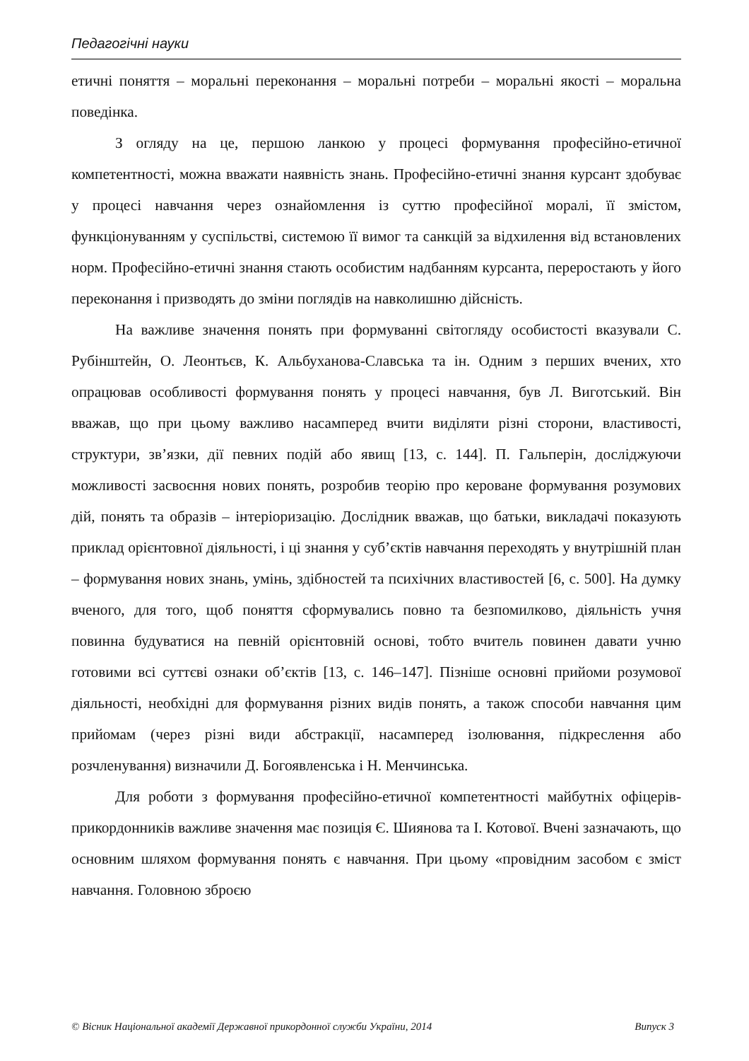Педагогічні науки
етичні поняття – моральні переконання – моральні потреби – моральні якості – моральна поведінка.
З огляду на це, першою ланкою у процесі формування професійно-етичної компетентності, можна вважати наявність знань. Професійно-етичні знання курсант здобуває у процесі навчання через ознайомлення із суттю професійної моралі, її змістом, функціонуванням у суспільстві, системою її вимог та санкцій за відхилення від встановлених норм. Професійно-етичні знання стають особистим надбанням курсанта, переростають у його переконання і призводять до зміни поглядів на навколишню дійсність.
На важливе значення понять при формуванні світогляду особистості вказували С. Рубінштейн, О. Леонтьєв, К. Альбуханова-Славська та ін. Одним з перших вчених, хто опрацював особливості формування понять у процесі навчання, був Л. Виготський. Він вважав, що при цьому важливо насамперед вчити виділяти різні сторони, властивості, структури, зв’язки, дії певних подій або явищ [13, с. 144]. П. Гальперін, досліджуючи можливості засвоєння нових понять, розробив теорію про кероване формування розумових дій, понять та образів – інтеріоризацію. Дослідник вважав, що батьки, викладачі показують приклад орієнтовної діяльності, і ці знання у суб’єктів навчання переходять у внутрішній план – формування нових знань, умінь, здібностей та психічних властивостей [6, с. 500]. На думку вченого, для того, щоб поняття сформувались повно та безпомилково, діяльність учня повинна будуватися на певній орієнтовній основі, тобто вчитель повинен давати учню готовими всі суттєві ознаки об’єктів [13, с. 146–147]. Пізніше основні прийоми розумової діяльності, необхідні для формування різних видів понять, а також способи навчання цим прийомам (через різні види абстракції, насамперед ізолювання, підкреслення або розчленування) визначили Д. Богоявленська і Н. Менчинська.
Для роботи з формування професійно-етичної компетентності майбутніх офіцерів-прикордонників важливе значення має позиція Є. Шиянова та І. Котової. Вчені зазначають, що основним шляхом формування понять є навчання. При цьому «провідним засобом є зміст навчання. Головною зброєю
© Вісник Національної академії Державної прикордонної служби України, 2014 Випуск 3